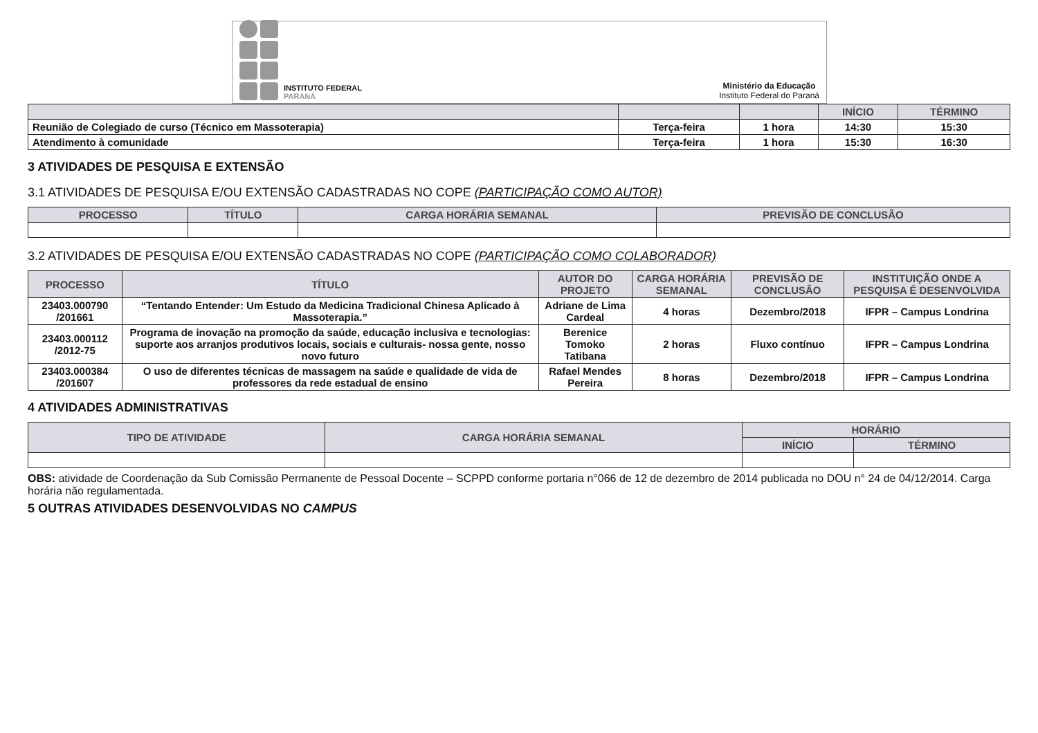INSTITUTO FEDERAL
PARANÁ
Ministério da Educação
Instituto Federal do Paraná
| | | | INÍCIO | TÉRMINO |
| --- | --- | --- | --- | --- |
| Reunião de Colegiado de curso (Técnico em Massoterapia) | Terça-feira | 1 hora | 14:30 | 15:30 |
| Atendimento à comunidade | Terça-feira | 1 hora | 15:30 | 16:30 |
3 ATIVIDADES DE PESQUISA E EXTENSÃO
3.1 ATIVIDADES DE PESQUISA E/OU EXTENSÃO CADASTRADAS NO COPE (PARTICIPAÇÃO COMO AUTOR)
| PROCESSO | TÍTULO | CARGA HORÁRIA SEMANAL | PREVISÃO DE CONCLUSÃO |
| --- | --- | --- | --- |
3.2 ATIVIDADES DE PESQUISA E/OU EXTENSÃO CADASTRADAS NO COPE (PARTICIPAÇÃO COMO COLABORADOR)
| PROCESSO | TÍTULO | AUTOR DO PROJETO | CARGA HORÁRIA SEMANAL | PREVISÃO DE CONCLUSÃO | INSTITUIÇÃO ONDE A PESQUISA É DESENVOLVIDA |
| --- | --- | --- | --- | --- | --- |
| 23403.000790 /201661 | “Tentando Entender: Um Estudo da Medicina Tradicional Chinesa Aplicado à Massoterapia.” | Adriane de Lima Cardeal | 4 horas | Dezembro/2018 | IFPR – Campus Londrina |
| 23403.000112 /2012-75 | Programa de inovação na promoção da saúde, educação inclusiva e tecnologias: suporte aos arranjos produtivos locais, sociais e culturais- nossa gente, nosso novo futuro | Berenice Tomoko Tatibana | 2 horas | Fluxo contínuo | IFPR – Campus Londrina |
| 23403.000384 /201607 | O uso de diferentes técnicas de massagem na saúde e qualidade de vida de professores da rede estadual de ensino | Rafael Mendes Pereira | 8 horas | Dezembro/2018 | IFPR – Campus Londrina |
4 ATIVIDADES ADMINISTRATIVAS
| TIPO DE ATIVIDADE | CARGA HORÁRIA SEMANAL | HORÁRIO | |
| --- | --- | --- | --- |
| | | INÍCIO | TÉRMINO |
OBS: atividade de Coordenação da Sub Comissão Permanente de Pessoal Docente – SCPPD conforme portaria n°066 de 12 de dezembro de 2014 publicada no DOU n° 24 de 04/12/2014. Carga horária não regulamentada.
5 OUTRAS ATIVIDADES DESENVOLVIDAS NO CAMPUS